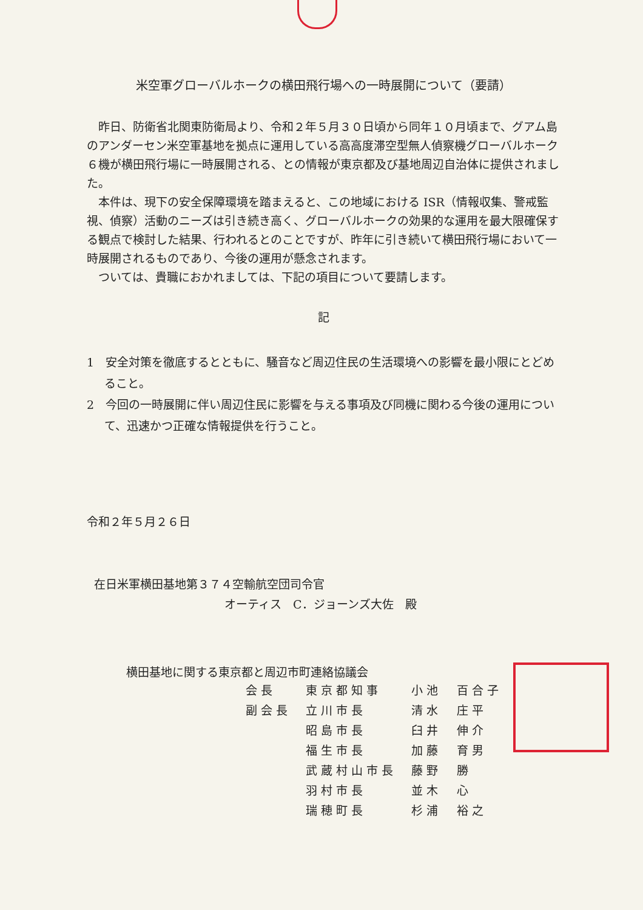米空軍グローバルホークの横田飛行場への一時展開について（要請）
昨日、防衛省北関東防衛局より、令和２年５月３０日頃から同年１０月頃まで、グアム島のアンダーセン米空軍基地を拠点に運用している高高度滞空型無人偵察機グローバルホーク６機が横田飛行場に一時展開される、との情報が東京都及び基地周辺自治体に提供されました。
本件は、現下の安全保障環境を踏まえると、この地域における ISR（情報収集、警戒監視、偵察）活動のニーズは引き続き高く、グローバルホークの効果的な運用を最大限確保する観点で検討した結果、行われるとのことですが、昨年に引き続いて横田飛行場において一時展開されるものであり、今後の運用が懸念されます。
ついては、貴職におかれましては、下記の項目について要請します。
記
1　安全対策を徹底するとともに、騒音など周辺住民の生活環境への影響を最小限にとどめること。
2　今回の一時展開に伴い周辺住民に影響を与える事項及び同機に関わる今後の運用について、迅速かつ正確な情報提供を行うこと。
令和２年５月２６日
在日米軍横田基地第３７４空輸航空団司令官
オーティス　C．ジョーンズ大佐　殿
横田基地に関する東京都と周辺市町連絡協議会
| 会長 | 東京都知事 | 小池 百合子 |
| 副会長 | 立川市長 | 清水 庄平 |
| | 昭島市長 | 臼井 伸介 |
| | 福生市長 | 加藤 育男 |
| | 武蔵村山市長 | 藤野 勝 |
| | 羽村市長 | 並木 心 |
| | 瑞穂町長 | 杉浦 裕之 |